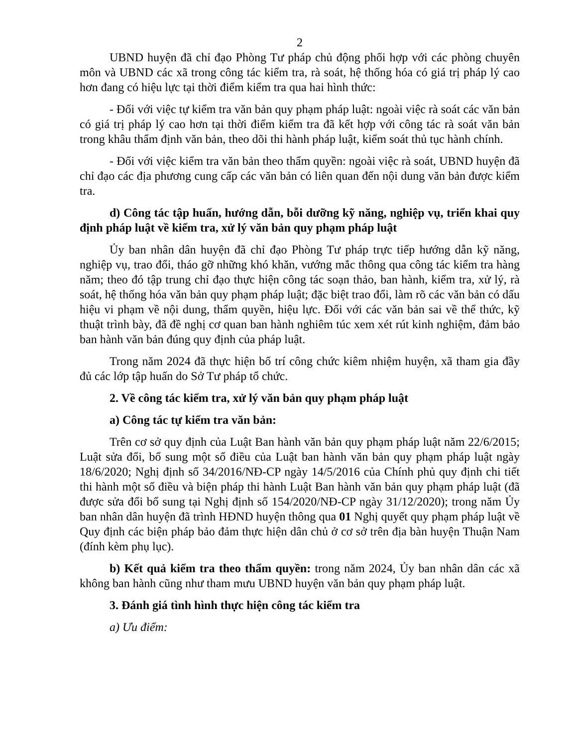2
UBND huyện đã chỉ đạo Phòng Tư pháp chủ động phối hợp với các phòng chuyên môn và UBND các xã trong công tác kiểm tra, rà soát, hệ thống hóa có giá trị pháp lý cao hơn đang có hiệu lực tại thời điểm kiểm tra qua hai hình thức:
- Đối với việc tự kiểm tra văn bản quy phạm pháp luật: ngoài việc rà soát các văn bản có giá trị pháp lý cao hơn tại thời điểm kiểm tra đã kết hợp với công tác rà soát văn bản trong khâu thẩm định văn bản, theo dõi thi hành pháp luật, kiểm soát thủ tục hành chính.
- Đối với việc kiểm tra văn bản theo thẩm quyền: ngoài việc rà soát, UBND huyện đã chỉ đạo các địa phương cung cấp các văn bản có liên quan đến nội dung văn bản được kiểm tra.
d) Công tác tập huấn, hướng dẫn, bỗi dưỡng kỹ năng, nghiệp vụ, triển khai quy định pháp luật về kiểm tra, xử lý văn bản quy phạm pháp luật
Ủy ban nhân dân huyện đã chỉ đạo Phòng Tư pháp trực tiếp hướng dẫn kỹ năng, nghiệp vụ, trao đổi, tháo gỡ những khó khăn, vướng mắc thông qua công tác kiểm tra hàng năm; theo đó tập trung chỉ đạo thực hiện công tác soạn thảo, ban hành, kiểm tra, xử lý, rà soát, hệ thống hóa văn bản quy phạm pháp luật; đặc biệt trao đổi, làm rõ các văn bản có dấu hiệu vi phạm về nội dung, thẩm quyền, hiệu lực. Đối với các văn bản sai về thể thức, kỹ thuật trình bày, đã đề nghị cơ quan ban hành nghiêm túc xem xét rút kinh nghiệm, đảm bảo ban hành văn bản đúng quy định của pháp luật.
Trong năm 2024 đã thực hiện bố trí công chức kiêm nhiệm huyện, xã tham gia đầy đủ các lớp tập huấn do Sở Tư pháp tổ chức.
2. Về công tác kiểm tra, xử lý văn bản quy phạm pháp luật
a) Công tác tự kiểm tra văn bản:
Trên cơ sở quy định của Luật Ban hành văn bản quy phạm pháp luật năm 22/6/2015; Luật sửa đổi, bổ sung một số điều của Luật ban hành văn bản quy phạm pháp luật ngày 18/6/2020; Nghị định số 34/2016/NĐ-CP ngày 14/5/2016 của Chính phủ quy định chi tiết thi hành một số điều và biện pháp thi hành Luật Ban hành văn bản quy phạm pháp luật (đã được sửa đổi bổ sung tại Nghị định số 154/2020/NĐ-CP ngày 31/12/2020); trong năm Ủy ban nhân dân huyện đã trình HĐND huyện thông qua 01 Nghị quyết quy phạm pháp luật về Quy định các biện pháp bảo đảm thực hiện dân chủ ở cơ sở trên địa bàn huyện Thuận Nam (đính kèm phụ lục).
b) Kết quả kiểm tra theo thẩm quyền: trong năm 2024, Ủy ban nhân dân các xã không ban hành cũng như tham mưu UBND huyện văn bản quy phạm pháp luật.
3. Đánh giá tình hình thực hiện công tác kiểm tra
a) Ưu điểm: